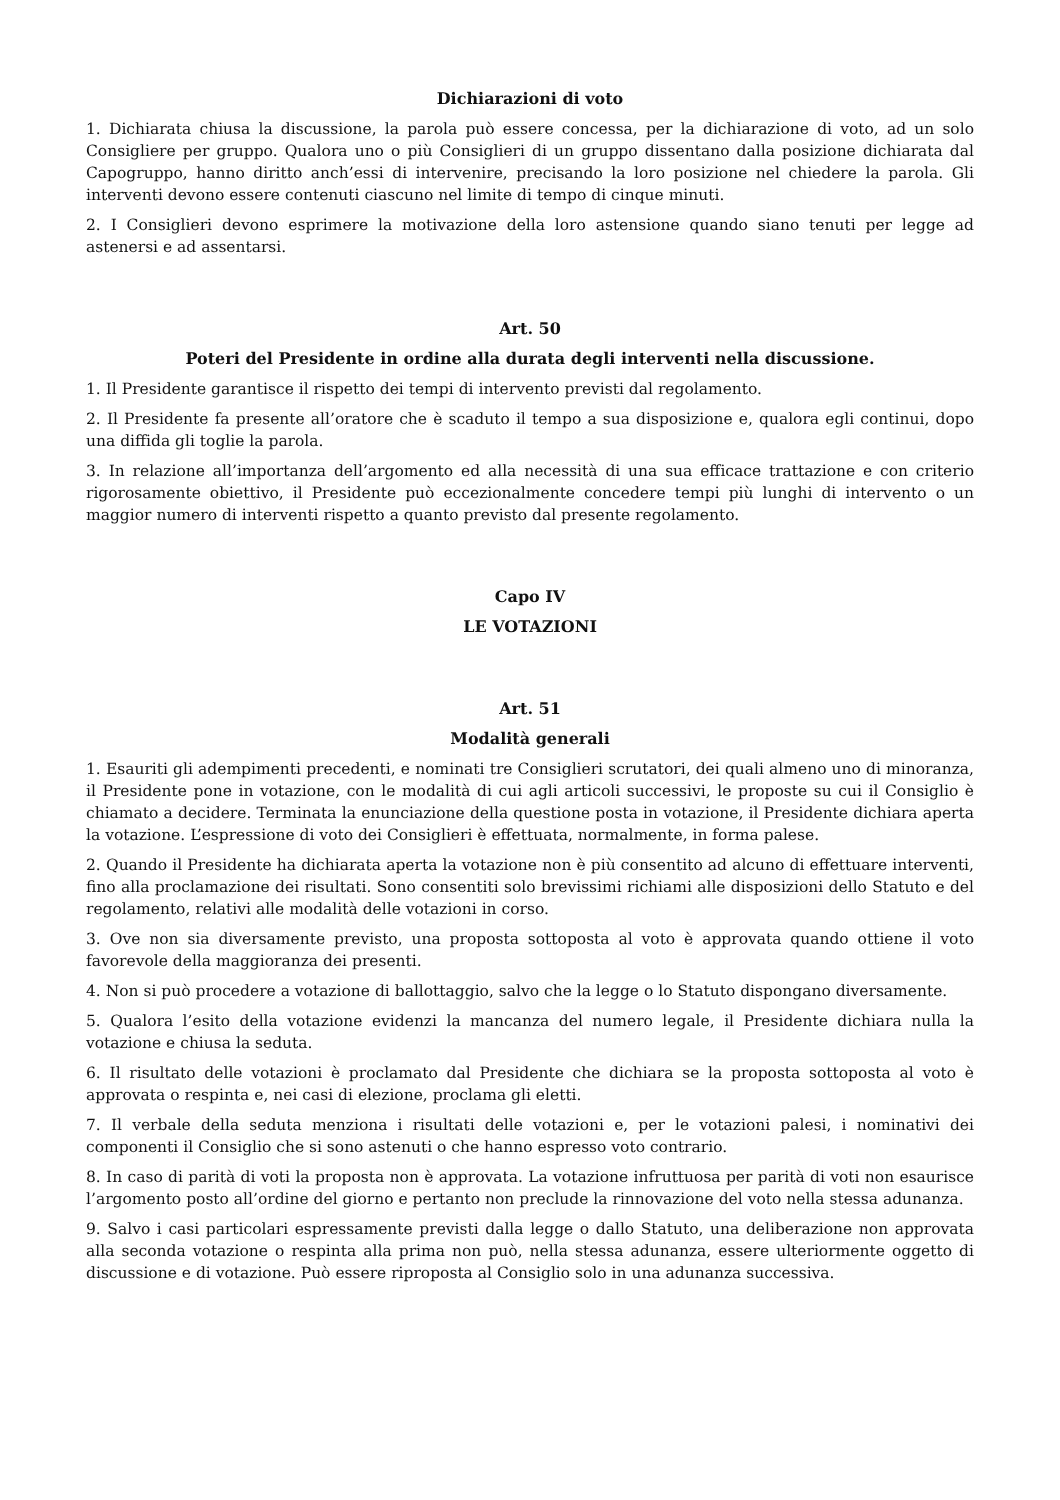Dichiarazioni di voto
1. Dichiarata chiusa la discussione, la parola può essere concessa, per la dichiarazione di voto, ad un solo Consigliere per gruppo. Qualora uno o più Consiglieri di un gruppo dissentano dalla posizione dichiarata dal Capogruppo, hanno diritto anch’essi di intervenire, precisando la loro posizione nel chiedere la parola. Gli interventi devono essere contenuti ciascuno nel limite di tempo di cinque minuti.
2. I Consiglieri devono esprimere la motivazione della loro astensione quando siano tenuti per legge ad astenersi e ad assentarsi.
Art. 50
Poteri del Presidente in ordine alla durata degli interventi nella discussione.
1. Il Presidente garantisce il rispetto dei tempi di intervento previsti dal regolamento.
2. Il Presidente fa presente all’oratore che è scaduto il tempo a sua disposizione e, qualora egli continui, dopo una diffida gli toglie la parola.
3. In relazione all’importanza dell’argomento ed alla necessità di una sua efficace trattazione e con criterio rigorosamente obiettivo, il Presidente può eccezionalmente concedere tempi più lunghi di intervento o un maggior numero di interventi rispetto a quanto previsto dal presente regolamento.
Capo IV
LE VOTAZIONI
Art. 51
Modalità generali
1. Esauriti gli adempimenti precedenti, e nominati tre Consiglieri scrutatori, dei quali almeno uno di minoranza, il Presidente pone in votazione, con le modalità di cui agli articoli successivi, le proposte su cui il Consiglio è chiamato a decidere. Terminata la enunciazione della questione posta in votazione, il Presidente dichiara aperta la votazione. L’espressione di voto dei Consiglieri è effettuata, normalmente, in forma palese.
2. Quando il Presidente ha dichiarata aperta la votazione non è più consentito ad alcuno di effettuare interventi, fino alla proclamazione dei risultati. Sono consentiti solo brevissimi richiami alle disposizioni dello Statuto e del regolamento, relativi alle modalità delle votazioni in corso.
3. Ove non sia diversamente previsto, una proposta sottoposta al voto è approvata quando ottiene il voto favorevole della maggioranza dei presenti.
4. Non si può procedere a votazione di ballottaggio, salvo che la legge o lo Statuto dispongano diversamente.
5. Qualora l’esito della votazione evidenzi la mancanza del numero legale, il Presidente dichiara nulla la votazione e chiusa la seduta.
6. Il risultato delle votazioni è proclamato dal Presidente che dichiara se la proposta sottoposta al voto è approvata o respinta e, nei casi di elezione, proclama gli eletti.
7. Il verbale della seduta menziona i risultati delle votazioni e, per le votazioni palesi, i nominativi dei componenti il Consiglio che si sono astenuti o che hanno espresso voto contrario.
8. In caso di parità di voti la proposta non è approvata. La votazione infruttuosa per parità di voti non esaurisce l’argomento posto all’ordine del giorno e pertanto non preclude la rinnovazione del voto nella stessa adunanza.
9. Salvo i casi particolari espressamente previsti dalla legge o dallo Statuto, una deliberazione non approvata alla seconda votazione o respinta alla prima non può, nella stessa adunanza, essere ulteriormente oggetto di discussione e di votazione. Può essere riproposta al Consiglio solo in una adunanza successiva.